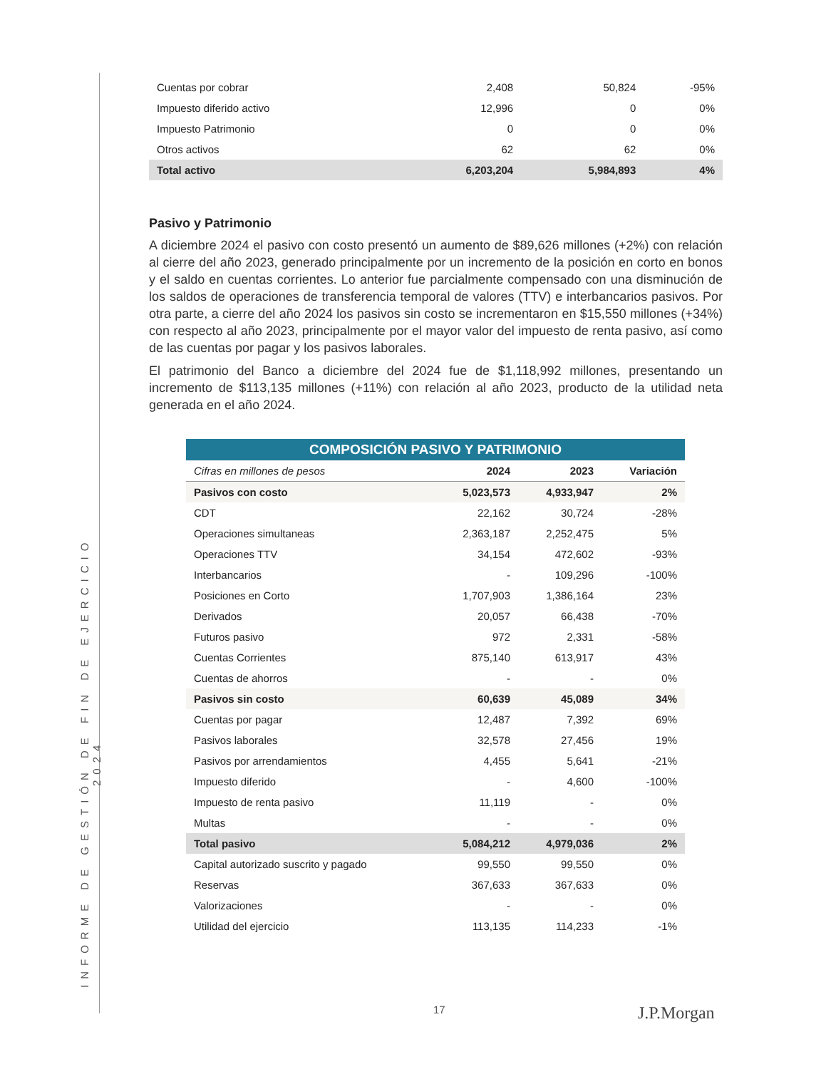INFORME DE GESTIÓN DE FIN DE EJERCICIO 2024
| Cuentas por cobrar | 2,408 | 50,824 | -95% |
| Impuesto diferido activo | 12,996 | 0 | 0% |
| Impuesto Patrimonio | 0 | 0 | 0% |
| Otros activos | 62 | 62 | 0% |
| Total activo | 6,203,204 | 5,984,893 | 4% |
Pasivo y Patrimonio
A diciembre 2024 el pasivo con costo presentó un aumento de $89,626 millones (+2%) con relación al cierre del año 2023, generado principalmente por un incremento de la posición en corto en bonos y el saldo en cuentas corrientes. Lo anterior fue parcialmente compensado con una disminución de los saldos de operaciones de transferencia temporal de valores (TTV) e interbancarios pasivos. Por otra parte, a cierre del año 2024 los pasivos sin costo se incrementaron en $15,550 millones (+34%) con respecto al año 2023, principalmente por el mayor valor del impuesto de renta pasivo, así como de las cuentas por pagar y los pasivos laborales.
El patrimonio del Banco a diciembre del 2024 fue de $1,118,992 millones, presentando un incremento de $113,135 millones (+11%) con relación al año 2023, producto de la utilidad neta generada en el año 2024.
COMPOSICIÓN PASIVO Y PATRIMONIO
| Cifras en millones de pesos | 2024 | 2023 | Variación |
| --- | --- | --- | --- |
| Pasivos con costo | 5,023,573 | 4,933,947 | 2% |
| CDT | 22,162 | 30,724 | -28% |
| Operaciones simultaneas | 2,363,187 | 2,252,475 | 5% |
| Operaciones TTV | 34,154 | 472,602 | -93% |
| Interbancarios | - | 109,296 | -100% |
| Posiciones en Corto | 1,707,903 | 1,386,164 | 23% |
| Derivados | 20,057 | 66,438 | -70% |
| Futuros pasivo | 972 | 2,331 | -58% |
| Cuentas Corrientes | 875,140 | 613,917 | 43% |
| Cuentas de ahorros | - | - | 0% |
| Pasivos sin costo | 60,639 | 45,089 | 34% |
| Cuentas por pagar | 12,487 | 7,392 | 69% |
| Pasivos laborales | 32,578 | 27,456 | 19% |
| Pasivos por arrendamientos | 4,455 | 5,641 | -21% |
| Impuesto diferido | - | 4,600 | -100% |
| Impuesto de renta pasivo | 11,119 | - | 0% |
| Multas | - | - | 0% |
| Total pasivo | 5,084,212 | 4,979,036 | 2% |
| Capital autorizado suscrito y pagado | 99,550 | 99,550 | 0% |
| Reservas | 367,633 | 367,633 | 0% |
| Valorizaciones | - | - | 0% |
| Utilidad del ejercicio | 113,135 | 114,233 | -1% |
17 J.P.Morgan